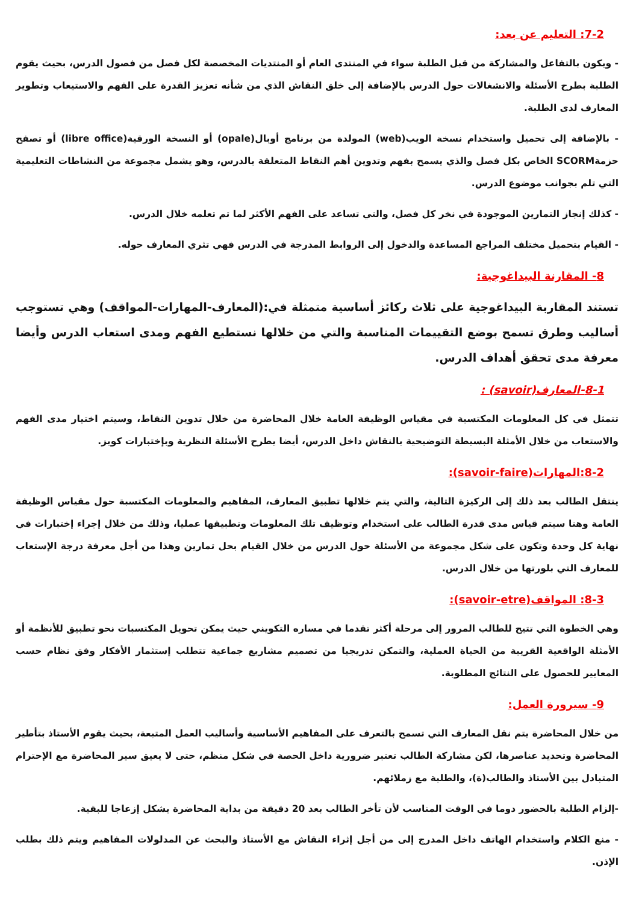7-2: التعليم عن بعد:
- ويكون بالتفاعل والمشاركة من قبل الطلبة سواء في المنتدى العام أو المنتديات المخصصة لكل فصل من فصول الدرس، بحيث يقوم الطلبة بطرح الأسئلة والانشغالات حول الدرس بالإضافة إلى خلق النقاش الذي من شأنه تعزيز القدرة على الفهم والاستيعاب وتطوير المعارف لدى الطلبة.
- بالإضافة إلى تحميل واستخدام نسخة الويب(web) المولدة من برنامج أوبال(opale) أو النسخة الورقية(libre office) أو تصفح حزمةSCORM الخاص بكل فصل والذي يسمح بفهم وتدوين أهم النقاط المتعلقة بالدرس، وهو يشمل مجموعة من النشاطات التعليمية التي تلم بجوانب موضوع الدرس.
- كذلك إنجاز التمارين الموجودة في نخر كل فصل، والتي تساعد على الفهم الأكثر لما تم تعلمه خلال الدرس.
- القيام بتحميل مختلف المراجع المساعدة والدخول إلى الروابط المدرجة في الدرس فهي تثري المعارف حوله.
8- المقارنة البيداغوجية:
تستند المقاربة البيداغوجية على ثلاث ركائز أساسية متمثلة في:(المعارف-المهارات-المواقف) وهي تستوجب أساليب وطرق تسمح بوضع التقييمات المناسبة والتي من خلالها نستطيع الفهم ومدى استعاب الدرس وأيضا معرفة مدى تحقق أهداف الدرس.
8-1-المعارف(savoir) :
تتمثل في كل المعلومات المكتسبة في مقياس الوظيفة العامة خلال المحاضرة من خلال تدوين النقاط، وسيتم اختيار مدى الفهم والاستعاب من خلال الأمثلة البسيطة التوضيحية بالنقاش داخل الدرس، أيضا يطرح الأسئلة النظرية وبإختبارات كويز.
8-2:المهارات(savoir-faire):
ينتقل الطالب بعد ذلك إلى الركيزة التالية، والتي يتم خلالها تطبيق المعارف، المفاهيم والمعلومات المكتسبة حول مقياس الوظيفة العامة وهنا سيتم قياس مدى قدرة الطالب على استخدام وتوظيف تلك المعلومات وتطبيقها عمليا، وذلك من خلال إجراء إختبارات في نهاية كل وحدة وتكون على شكل مجموعة من الأسئلة حول الدرس من خلال القيام بحل تمارين وهذا من أجل معرفة درجة الإستعاب للمعارف التي بلورتها من خلال الدرس.
8-3: المواقف(savoir-etre):
وهي الخطوة التي تتيح للطالب المرور إلى مرحلة أكثر تقدما في مساره التكويني حيث يمكن تحويل المكتسبات نحو تطبيق للأنظمة أو الأمثلة الواقعية القريبة من الحياة العملية، والتمكن تدريجيا من تصميم مشاريع جماعية تتطلب إستثمار الأفكار وفق نظام حسب المعايير للحصول على النتائج المطلوبة.
9- سيرورة العمل:
من خلال المحاضرة يتم نقل المعارف التي تسمح بالتعرف على المفاهيم الأساسية وأساليب العمل المتبعة، بحيث يقوم الأستاذ بتأطير المحاضرة وتحديد عناصرها، لكن مشاركة الطالب تعتبر ضرورية داخل الحصة في شكل منظم، حتى لا يعيق سير المحاضرة مع الإحترام المتبادل بين الأستاذ والطالب(ة)، والطلبة مع زملائهم.
-إلزام الطلبة بالحضور دوما في الوقت المناسب لأن تأخر الطالب بعد 20 دقيقة من بداية المحاضرة يشكل إزعاجا للبقية.
- منع الكلام واستخدام الهاتف داخل المدرج إلى من أجل إثراء النقاش مع الأستاذ والبحث عن المدلولات المفاهيم ويتم ذلك بطلب الإذن.